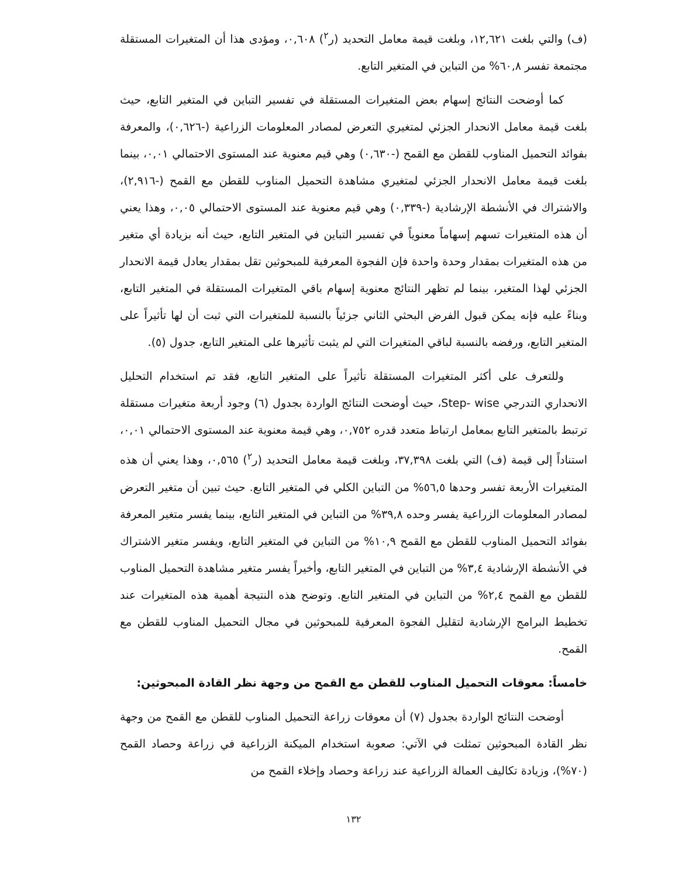(ف) والتي بلغت ١٢,٦٢١، وبلغت قيمة معامل التحديد (ر<sup>٢</sup>) ٠,٦٠٨، ومؤدى هذا أن المتغيرات المستقلة مجتمعة تفسر ٦٠,٨% من التباين في المتغير التابع.
كما أوضحت النتائج إسهام بعض المتغيرات المستقلة في تفسير التباين في المتغير التابع، حيث بلغت قيمة معامل الانحدار الجزئي لمتغيري التعرض لمصادر المعلومات الزراعية (-٠,٦٢٦)، والمعرفة بفوائد التحميل المناوب للقطن مع القمح (-٠,٦٣٠) وهي قيم معنوية عند المستوى الاحتمالي ٠,٠١، بينما بلغت قيمة معامل الانحدار الجزئي لمتغيري مشاهدة التحميل المناوب للقطن مع القمح (-٢,٩١٦)، والاشتراك في الأنشطة الإرشادية (-٠,٣٣٩) وهي قيم معنوية عند المستوى الاحتمالي ٠,٠٥، وهذا يعني أن هذه المتغيرات تسهم إسهاماً معنوياً في تفسير التباين في المتغير التابع، حيث أنه بزيادة أي متغير من هذه المتغيرات بمقدار وحدة واحدة فإن الفجوة المعرفية للمبحوثين تقل بمقدار يعادل قيمة الانحدار الجزئي لهذا المتغير، بينما لم تظهر النتائج معنوية إسهام باقي المتغيرات المستقلة في المتغير التابع، وبناءً عليه فإنه يمكن قبول الفرض البحثي الثاني جزئياً بالنسبة للمتغيرات التي ثبت أن لها تأثيراً على المتغير التابع، ورفضه بالنسبة لباقي المتغيرات التي لم يثبت تأثيرها على المتغير التابع، جدول (٥).
وللتعرف على أكثر المتغيرات المستقلة تأثيراً على المتغير التابع، فقد تم استخدام التحليل الانحداري التدرجي Step- wise، حيث أوضحت النتائج الواردة بجدول (٦) وجود أربعة متغيرات مستقلة ترتبط بالمتغير التابع بمعامل ارتباط متعدد قدره ٠,٧٥٢، وهي قيمة معنوية عند المستوى الاحتمالي ٠,٠١، استناداً إلى قيمة (ف) التي بلغت ٣٧,٣٩٨، وبلغت قيمة معامل التحديد (ر<sup>٢</sup>) ٠,٥٦٥، وهذا يعني أن هذه المتغيرات الأربعة تفسر وحدها ٥٦,٥% من التباين الكلي في المتغير التابع. حيث تبين أن متغير التعرض لمصادر المعلومات الزراعية يفسر وحده ٣٩,٨% من التباين في المتغير التابع، بينما يفسر متغير المعرفة بفوائد التحميل المناوب للقطن مع القمح ١٠,٩% من التباين في المتغير التابع، ويفسر متغير الاشتراك في الأنشطة الإرشادية ٣,٤% من التباين في المتغير التابع، وأخيراً يفسر متغير مشاهدة التحميل المناوب للقطن مع القمح ٢,٤% من التباين في المتغير التابع. وتوضح هذه النتيجة أهمية هذه المتغيرات عند تخطيط البرامج الإرشادية لتقليل الفجوة المعرفية للمبحوثين في مجال التحميل المناوب للقطن مع القمح.
خامساً: معوقات التحميل المناوب للقطن مع القمح من وجهة نظر القادة المبحوثين:
أوضحت النتائج الواردة بجدول (٧) أن معوقات زراعة التحميل المناوب للقطن مع القمح من وجهة نظر القادة المبحوثين تمثلت في الآتي: صعوبة استخدام الميكنة الزراعية في زراعة وحصاد القمح (٧٠%)، وزيادة تكاليف العمالة الزراعية عند زراعة وحصاد وإخلاء القمح من
١٣٢